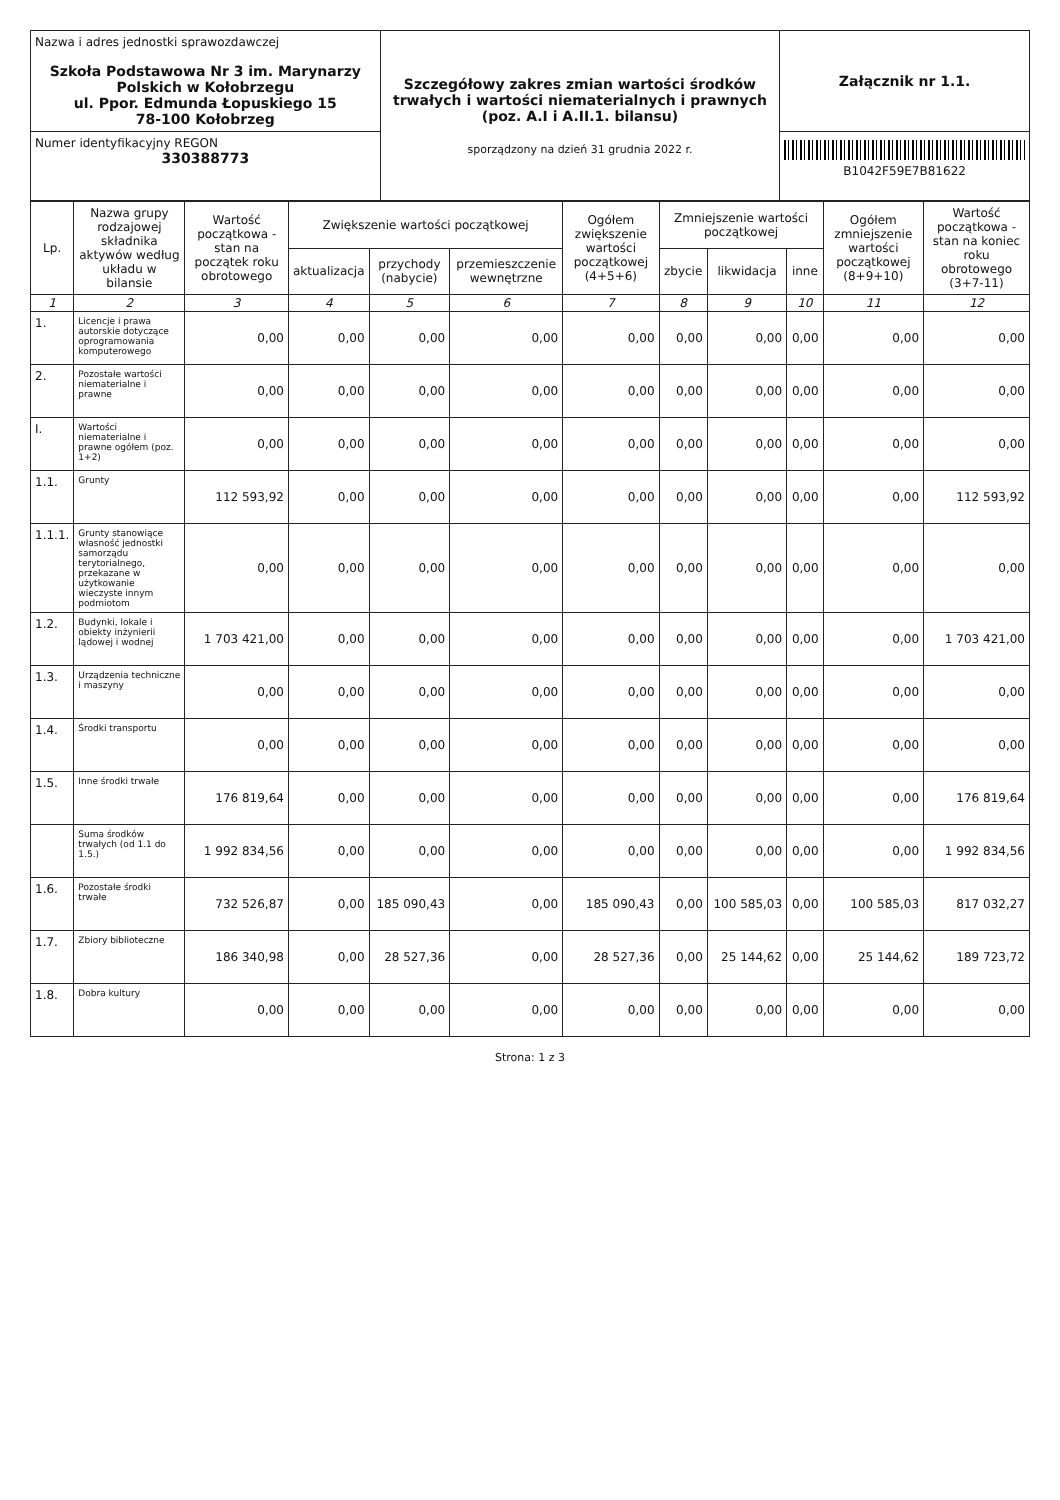| Nazwa i adres jednostki sprawozdawczej Szkoła Podstawowa Nr 3 im. Marynarzy Polskich w Kołobrzegu ul. Ppor. Edmunda Łopuskiego 15 78-100 Kołobrzeg | Szczegółowy zakres zmian wartości środków trwałych i wartości niematerialnych i prawnych (poz. A.I i A.II.1. bilansu) sporządzony na dzień 31 grudnia 2022 r. | Załącznik nr 1.1. |
| Numer identyfikacyjny REGON 330388773 | | B1042F59E7B81622 |
| Lp. | Nazwa grupy rodzajowej składnika aktywów według układu w bilansie | Wartość początkowa - stan na początek roku obrotowego | Zwiększenie wartości początkowej | | | Ogółem zwiększenie wartości początkowej (4+5+6) | Zmniejszenie wartości początkowej | | | Ogółem zmniejszenie wartości początkowej (8+9+10) | Wartość początkowa - stan na koniec roku obrotowego (3+7-11) |
| --- | --- | --- | --- | --- | --- | --- | --- | --- | --- | --- | --- |
| | | | aktualizacja | przychody (nabycie) | przemieszczenie wewnętrzne | | zbycie | likwidacja | inne | | |
| 1 | 2 | 3 | 4 | 5 | 6 | 7 | 8 | 9 | 10 | 11 | 12 |
| 1. | Licencje i prawa autorskie dotyczące oprogramowania komputerowego | 0,00 | 0,00 | 0,00 | 0,00 | 0,00 | 0,00 | 0,00 | 0,00 | 0,00 | 0,00 |
| 2. | Pozostałe wartości niematerialne i prawne | 0,00 | 0,00 | 0,00 | 0,00 | 0,00 | 0,00 | 0,00 | 0,00 | 0,00 | 0,00 |
| I. | Wartości niematerialne i prawne ogółem (poz. 1+2) | 0,00 | 0,00 | 0,00 | 0,00 | 0,00 | 0,00 | 0,00 | 0,00 | 0,00 | 0,00 |
| 1.1. | Grunty | 112 593,92 | 0,00 | 0,00 | 0,00 | 0,00 | 0,00 | 0,00 | 0,00 | 0,00 | 112 593,92 |
| 1.1.1. | Grunty stanowiące własność jednostki samorządu terytorialnego, przekazane w użytkowanie wieczyste innym podmiotom | 0,00 | 0,00 | 0,00 | 0,00 | 0,00 | 0,00 | 0,00 | 0,00 | 0,00 | 0,00 |
| 1.2. | Budynki, lokale i obiekty inżynierii lądowej i wodnej | 1 703 421,00 | 0,00 | 0,00 | 0,00 | 0,00 | 0,00 | 0,00 | 0,00 | 0,00 | 1 703 421,00 |
| 1.3. | Urządzenia techniczne i maszyny | 0,00 | 0,00 | 0,00 | 0,00 | 0,00 | 0,00 | 0,00 | 0,00 | 0,00 | 0,00 |
| 1.4. | Środki transportu | 0,00 | 0,00 | 0,00 | 0,00 | 0,00 | 0,00 | 0,00 | 0,00 | 0,00 | 0,00 |
| 1.5. | Inne środki trwałe | 176 819,64 | 0,00 | 0,00 | 0,00 | 0,00 | 0,00 | 0,00 | 0,00 | 0,00 | 176 819,64 |
| | Suma środków trwałych (od 1.1 do 1.5.) | 1 992 834,56 | 0,00 | 0,00 | 0,00 | 0,00 | 0,00 | 0,00 | 0,00 | 0,00 | 1 992 834,56 |
| 1.6. | Pozostałe środki trwałe | 732 526,87 | 0,00 | 185 090,43 | 0,00 | 185 090,43 | 0,00 | 100 585,03 | 0,00 | 100 585,03 | 817 032,27 |
| 1.7. | Zbiory biblioteczne | 186 340,98 | 0,00 | 28 527,36 | 0,00 | 28 527,36 | 0,00 | 25 144,62 | 0,00 | 25 144,62 | 189 723,72 |
| 1.8. | Dobra kultury | 0,00 | 0,00 | 0,00 | 0,00 | 0,00 | 0,00 | 0,00 | 0,00 | 0,00 | 0,00 |
Strona: 1 z 3